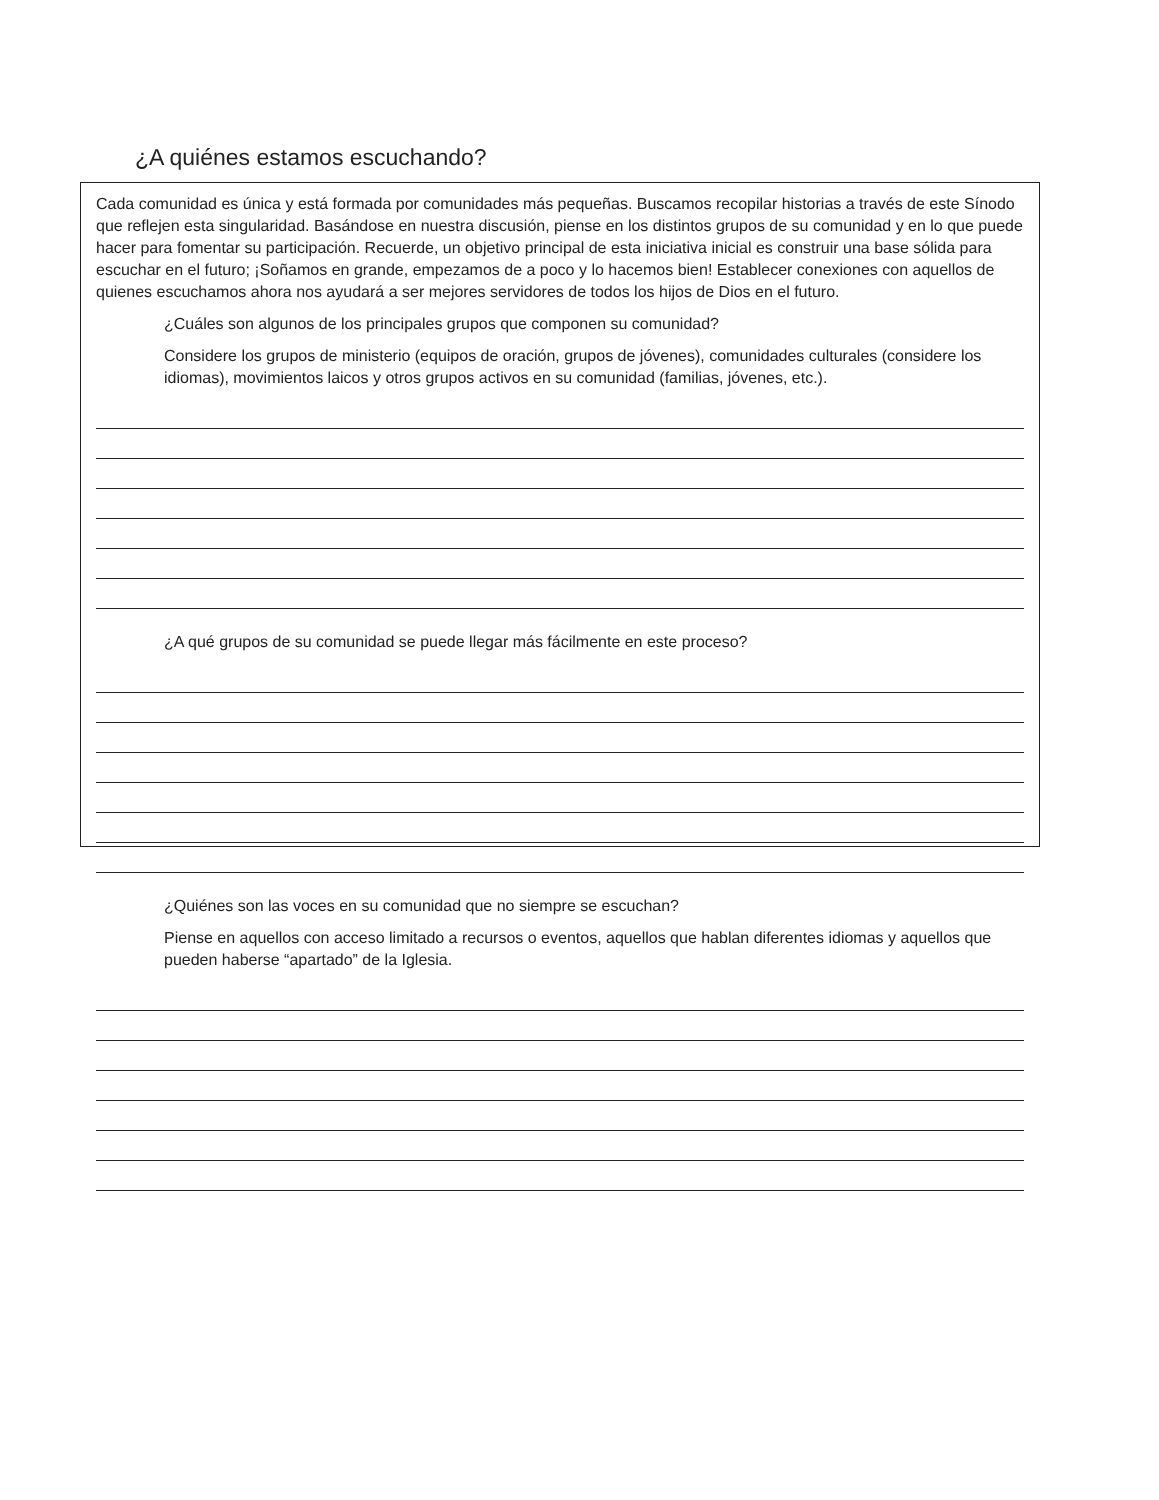¿A quiénes estamos escuchando?
Cada comunidad es única y está formada por comunidades más pequeñas. Buscamos recopilar historias a través de este Sínodo que reflejen esta singularidad. Basándose en nuestra discusión, piense en los distintos grupos de su comunidad y en lo que puede hacer para fomentar su participación. Recuerde, un objetivo principal de esta iniciativa inicial es construir una base sólida para escuchar en el futuro; ¡Soñamos en grande, empezamos de a poco y lo hacemos bien! Establecer conexiones con aquellos de quienes escuchamos ahora nos ayudará a ser mejores servidores de todos los hijos de Dios en el futuro.
¿Cuáles son algunos de los principales grupos que componen su comunidad?
Considere los grupos de ministerio (equipos de oración, grupos de jóvenes), comunidades culturales (considere los idiomas), movimientos laicos y otros grupos activos en su comunidad (familias, jóvenes, etc.).
¿A qué grupos de su comunidad se puede llegar más fácilmente en este proceso?
¿Quiénes son las voces en su comunidad que no siempre se escuchan?
Piense en aquellos con acceso limitado a recursos o eventos, aquellos que hablan diferentes idiomas y aquellos que pueden haberse “apartado” de la Iglesia.